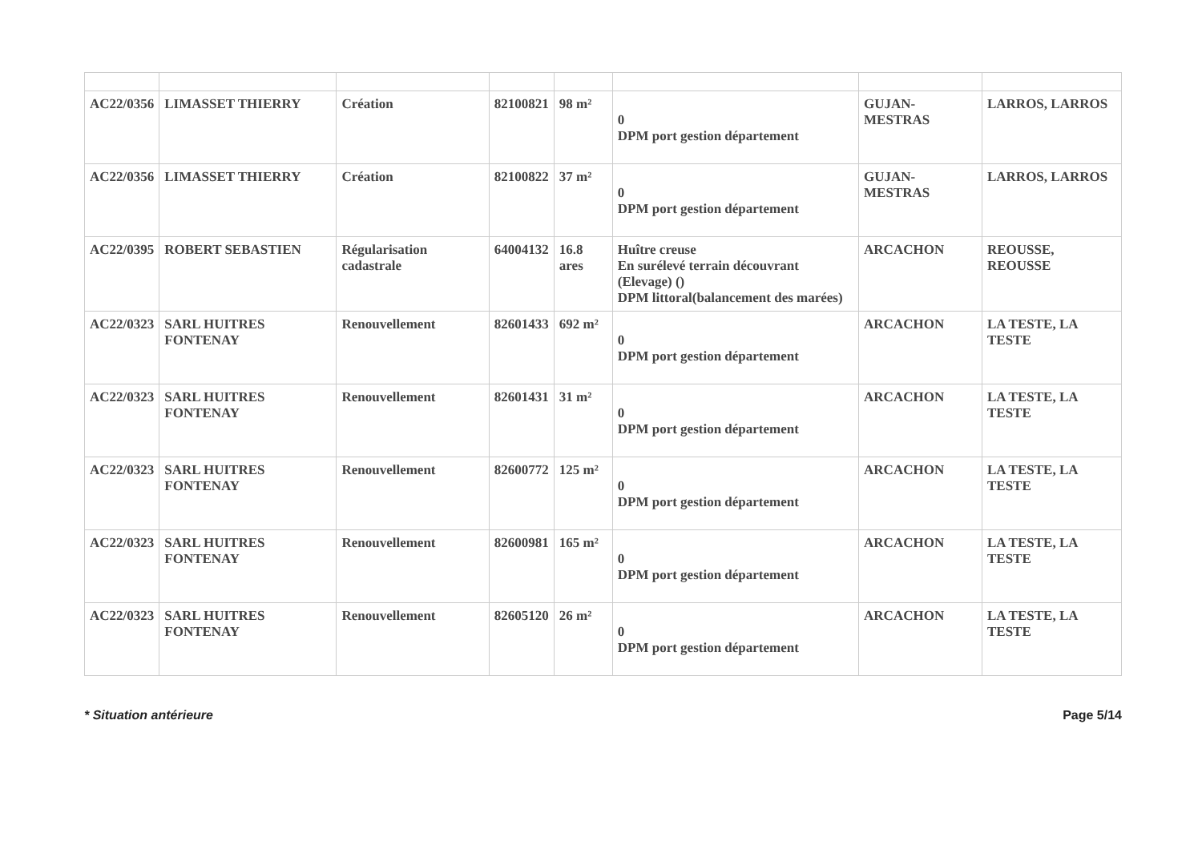| AC22/0356 | LIMASSET THIERRY | Création | 82100821 | 98 m² | 0 DPM port gestion département | GUJAN-MESTRAS | LARROS, LARROS |
| AC22/0356 | LIMASSET THIERRY | Création | 82100822 | 37 m² | 0 DPM port gestion département | GUJAN-MESTRAS | LARROS, LARROS |
| AC22/0395 | ROBERT SEBASTIEN | Régularisation cadastrale | 64004132 | 16.8 ares | Huître creuse En surélevé terrain découvrant (Elevage) () DPM littoral(balancement des marées) | ARCACHON | REOUSSE, REOUSSE |
| AC22/0323 | SARL HUITRES FONTENAY | Renouvellement | 82601433 | 692 m² | 0 DPM port gestion département | ARCACHON | LA TESTE, LA TESTE |
| AC22/0323 | SARL HUITRES FONTENAY | Renouvellement | 82601431 | 31 m² | 0 DPM port gestion département | ARCACHON | LA TESTE, LA TESTE |
| AC22/0323 | SARL HUITRES FONTENAY | Renouvellement | 82600772 | 125 m² | 0 DPM port gestion département | ARCACHON | LA TESTE, LA TESTE |
| AC22/0323 | SARL HUITRES FONTENAY | Renouvellement | 82600981 | 165 m² | 0 DPM port gestion département | ARCACHON | LA TESTE, LA TESTE |
| AC22/0323 | SARL HUITRES FONTENAY | Renouvellement | 82605120 | 26 m² | 0 DPM port gestion département | ARCACHON | LA TESTE, LA TESTE |
* Situation antérieure Page 5/14